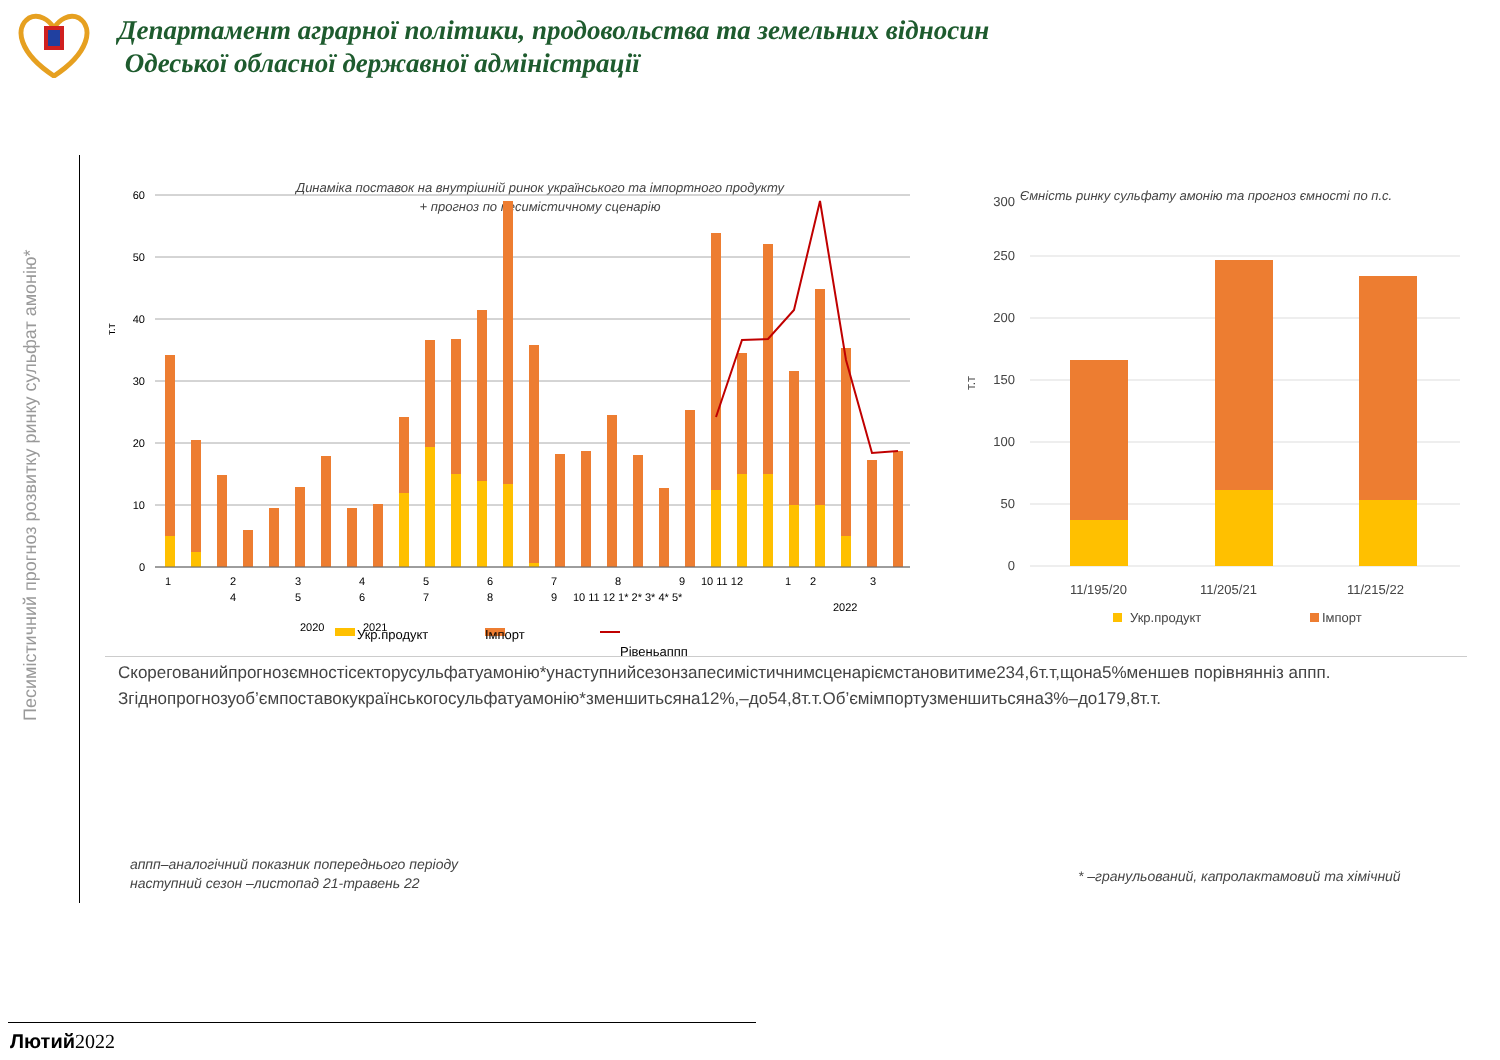Департамент аграрної політики, продовольства та земельних відносин
Одеської обласної державної адміністрації
Песимістичний прогноз розвитку ринку сульфат амонію*
Динаміка поставок на внутрішній ринок українського та імпортного продукту
+ прогноз по песимістичному сценарію
60
50
40
30
20
10
0
т.т
1
2
3
4
5
6
7
8
9
10 11 12
1
2
3
4
5
6
7
8
9
10 11 12 1* 2* 3* 4* 5*
2022
2020
2021
Укр.продукт
Імпорт
Рівеньаппп
Ємність ринку сульфату амонію та прогноз ємності по п.с.
300
250
200
150
100
50
0
т.т
11/195/20
11/205/21
11/215/22
Укр.продукт
Імпорт
Скорегованийпрогнозємностісекторусульфатуамонію*унаступнийсезонзапесимістичнимсценаріємстановитиме234,6т.т,щона5%меншев порівнянніз аппп.
Згіднопрогнозуоб’ємпоставокукраїнськогосульфатуамонію*зменшитьсяна12%,–до54,8т.т.Об’ємімпортузменшитьсяна3%–до179,8т.т.
аппп–аналогічний показник попереднього періоду
наступний сезон –листопад 21-травень 22
* –гранульований, капролактамовий та хімічний
Лютий2022